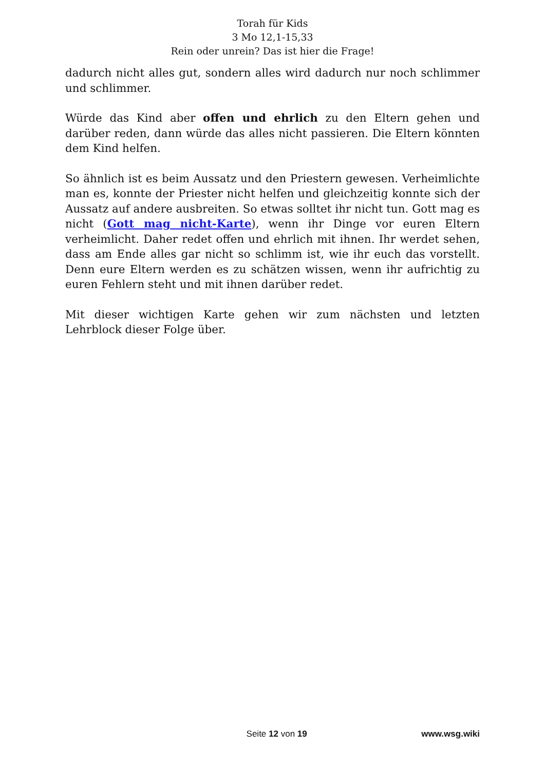Torah für Kids
3 Mo 12,1-15,33
Rein oder unrein? Das ist hier die Frage!
dadurch nicht alles gut, sondern alles wird dadurch nur noch schlimmer und schlimmer.
Würde das Kind aber offen und ehrlich zu den Eltern gehen und darüber reden, dann würde das alles nicht passieren. Die Eltern könnten dem Kind helfen.
So ähnlich ist es beim Aussatz und den Priestern gewesen. Verheimlichte man es, konnte der Priester nicht helfen und gleichzeitig konnte sich der Aussatz auf andere ausbreiten. So etwas solltet ihr nicht tun. Gott mag es nicht (Gott mag nicht-Karte), wenn ihr Dinge vor euren Eltern verheimlicht. Daher redet offen und ehrlich mit ihnen. Ihr werdet sehen, dass am Ende alles gar nicht so schlimm ist, wie ihr euch das vorstellt. Denn eure Eltern werden es zu schätzen wissen, wenn ihr aufrichtig zu euren Fehlern steht und mit ihnen darüber redet.
Mit dieser wichtigen Karte gehen wir zum nächsten und letzten Lehrblock dieser Folge über.
Seite 12 von 19 www.wsg.wiki